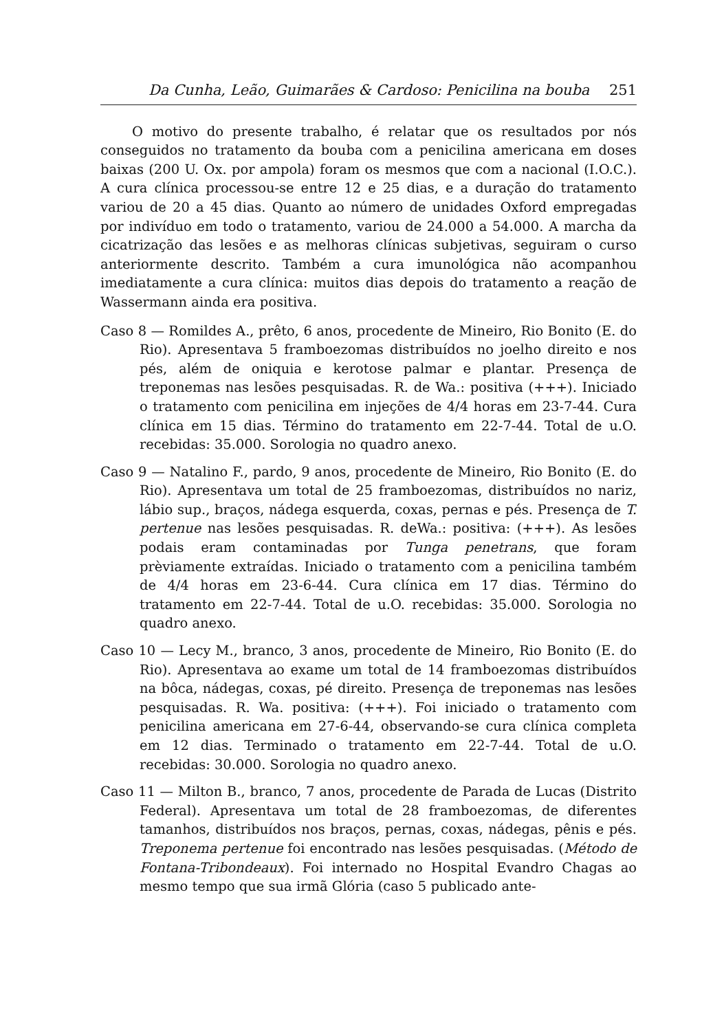Da Cunha, Leão, Guimarães & Cardoso: Penicilina na bouba 251
O motivo do presente trabalho, é relatar que os resultados por nós conseguidos no tratamento da bouba com a penicilina americana em doses baixas (200 U. Ox. por ampola) foram os mesmos que com a nacional (I.O.C.). A cura clínica processou-se entre 12 e 25 dias, e a duração do tratamento variou de 20 a 45 dias. Quanto ao número de unidades Oxford empregadas por indivíduo em todo o tratamento, variou de 24.000 a 54.000. A marcha da cicatrização das lesões e as melhoras clínicas subjetivas, seguiram o curso anteriormente descrito. Também a cura imunológica não acompanhou imediatamente a cura clínica: muitos dias depois do tratamento a reação de Wassermann ainda era positiva.
Caso 8 — Romildes A., prêto, 6 anos, procedente de Mineiro, Rio Bonito (E. do Rio). Apresentava 5 framboezomas distribuídos no joelho direito e nos pés, além de oniquia e kerotose palmar e plantar. Presença de treponemas nas lesões pesquisadas. R. de Wa.: positiva (+++). Iniciado o tratamento com penicilina em injeções de 4/4 horas em 23-7-44. Cura clínica em 15 dias. Término do tratamento em 22-7-44. Total de u.O. recebidas: 35.000. Sorologia no quadro anexo.
Caso 9 — Natalino F., pardo, 9 anos, procedente de Mineiro, Rio Bonito (E. do Rio). Apresentava um total de 25 framboezomas, distribuídos no nariz, lábio sup., braços, nádega esquerda, coxas, pernas e pés. Presença de T. pertenue nas lesões pesquisadas. R. deWa.: positiva: (+++). As lesões podais eram contaminadas por Tunga penetrans, que foram prèviamente extraídas. Iniciado o tratamento com a penicilina também de 4/4 horas em 23-6-44. Cura clínica em 17 dias. Término do tratamento em 22-7-44. Total de u.O. recebidas: 35.000. Sorologia no quadro anexo.
Caso 10 — Lecy M., branco, 3 anos, procedente de Mineiro, Rio Bonito (E. do Rio). Apresentava ao exame um total de 14 framboezomas distribuídos na bôca, nádegas, coxas, pé direito. Presença de treponemas nas lesões pesquisadas. R. Wa. positiva: (+++). Foi iniciado o tratamento com penicilina americana em 27-6-44, observando-se cura clínica completa em 12 dias. Terminado o tratamento em 22-7-44. Total de u.O. recebidas: 30.000. Sorologia no quadro anexo.
Caso 11 — Milton B., branco, 7 anos, procedente de Parada de Lucas (Distrito Federal). Apresentava um total de 28 framboezomas, de diferentes tamanhos, distribuídos nos braços, pernas, coxas, nádegas, pênis e pés. Treponema pertenue foi encontrado nas lesões pesquisadas. (Método de Fontana-Tribondeaux). Foi internado no Hospital Evandro Chagas ao mesmo tempo que sua irmã Glória (caso 5 publicado ante-